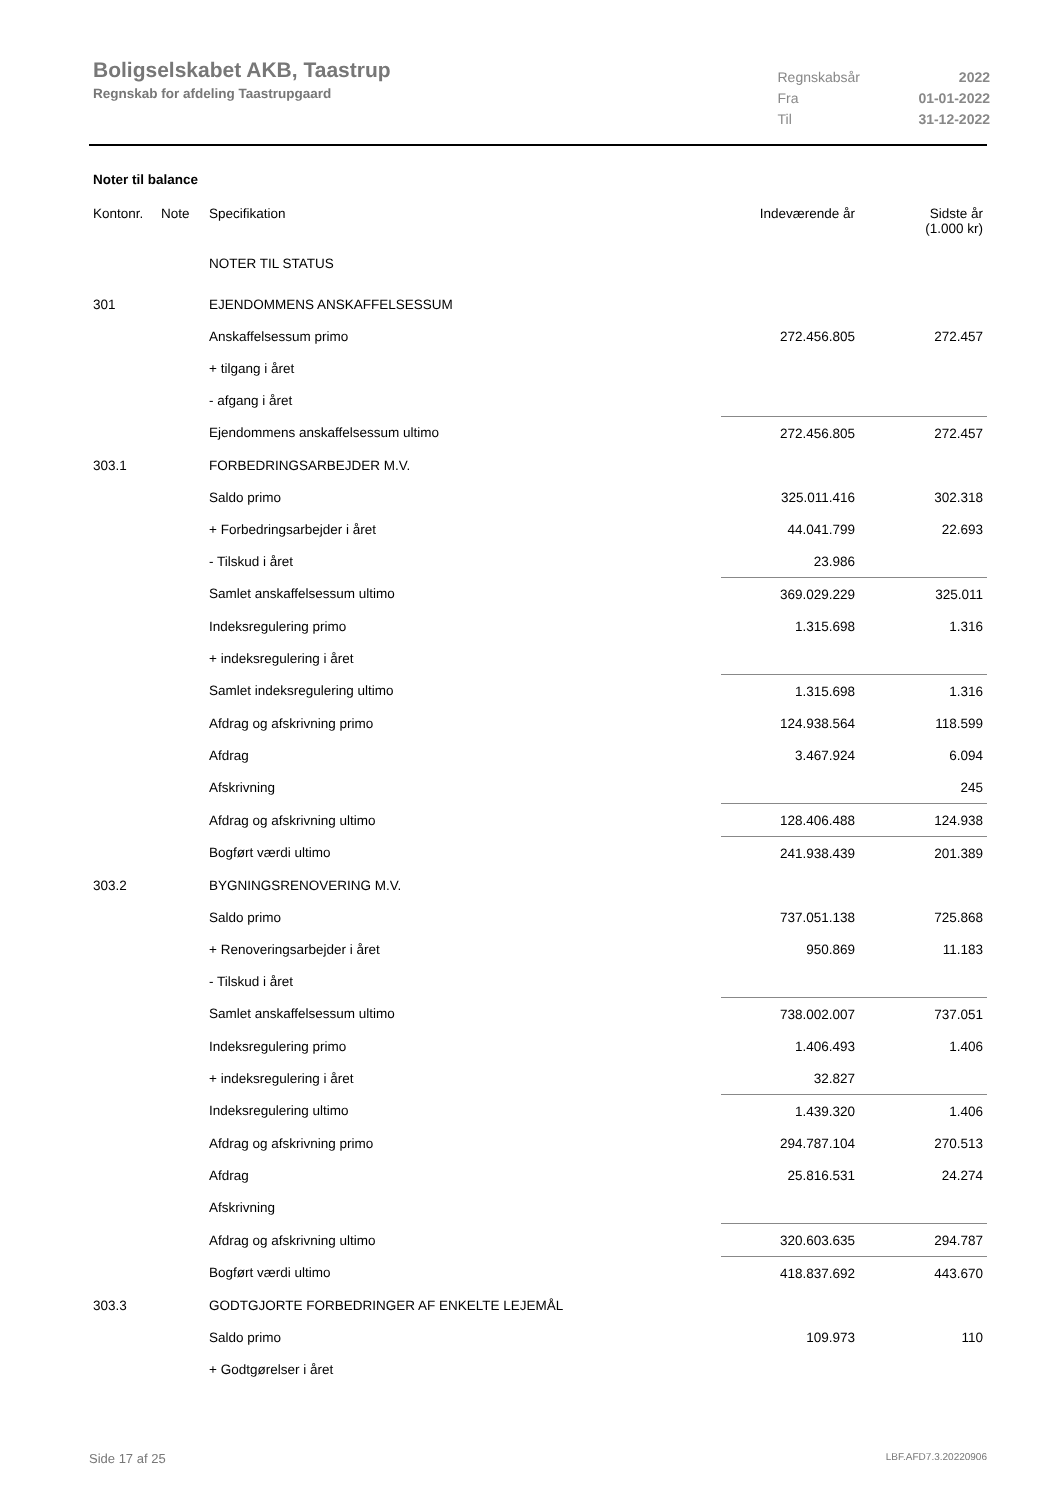Boligselskabet AKB, Taastrup
Regnskab for afdeling Taastrupgaard
| Regnskabsår | 2022 |
| Fra | 01-01-2022 |
| Til | 31-12-2022 |
Noter til balance
| Kontonr. | Note | Specifikation | Indeværende år | Sidste år (1.000 kr) |
| --- | --- | --- | --- | --- |
| | | NOTER TIL STATUS | | |
| 301 | | EJENDOMMENS ANSKAFFELSESSUM | | |
| | | Anskaffelsessum primo | 272.456.805 | 272.457 |
| | | + tilgang i året | | |
| | | - afgang i året | | |
| | | Ejendommens anskaffelsessum ultimo | 272.456.805 | 272.457 |
| 303.1 | | FORBEDRINGSARBEJDER M.V. | | |
| | | Saldo primo | 325.011.416 | 302.318 |
| | | + Forbedringsarbejder i året | 44.041.799 | 22.693 |
| | | - Tilskud i året | 23.986 | |
| | | Samlet anskaffelsessum ultimo | 369.029.229 | 325.011 |
| | | Indeksregulering primo | 1.315.698 | 1.316 |
| | | + indeksregulering i året | | |
| | | Samlet indeksregulering ultimo | 1.315.698 | 1.316 |
| | | Afdrag og afskrivning primo | 124.938.564 | 118.599 |
| | | Afdrag | 3.467.924 | 6.094 |
| | | Afskrivning | | 245 |
| | | Afdrag og afskrivning ultimo | 128.406.488 | 124.938 |
| | | Bogført værdi ultimo | 241.938.439 | 201.389 |
| 303.2 | | BYGNINGSRENOVERING M.V. | | |
| | | Saldo primo | 737.051.138 | 725.868 |
| | | + Renoveringsarbejder i året | 950.869 | 11.183 |
| | | - Tilskud i året | | |
| | | Samlet anskaffelsessum ultimo | 738.002.007 | 737.051 |
| | | Indeksregulering primo | 1.406.493 | 1.406 |
| | | + indeksregulering i året | 32.827 | |
| | | Indeksregulering ultimo | 1.439.320 | 1.406 |
| | | Afdrag og afskrivning primo | 294.787.104 | 270.513 |
| | | Afdrag | 25.816.531 | 24.274 |
| | | Afskrivning | | |
| | | Afdrag og afskrivning ultimo | 320.603.635 | 294.787 |
| | | Bogført værdi ultimo | 418.837.692 | 443.670 |
| 303.3 | | GODTGJORTE FORBEDRINGER AF ENKELTE LEJEMÅL | | |
| | | Saldo primo | 109.973 | 110 |
| | | + Godtgørelser i året | | |
Side 17 af 25 LBF.AFD7.3.20220906